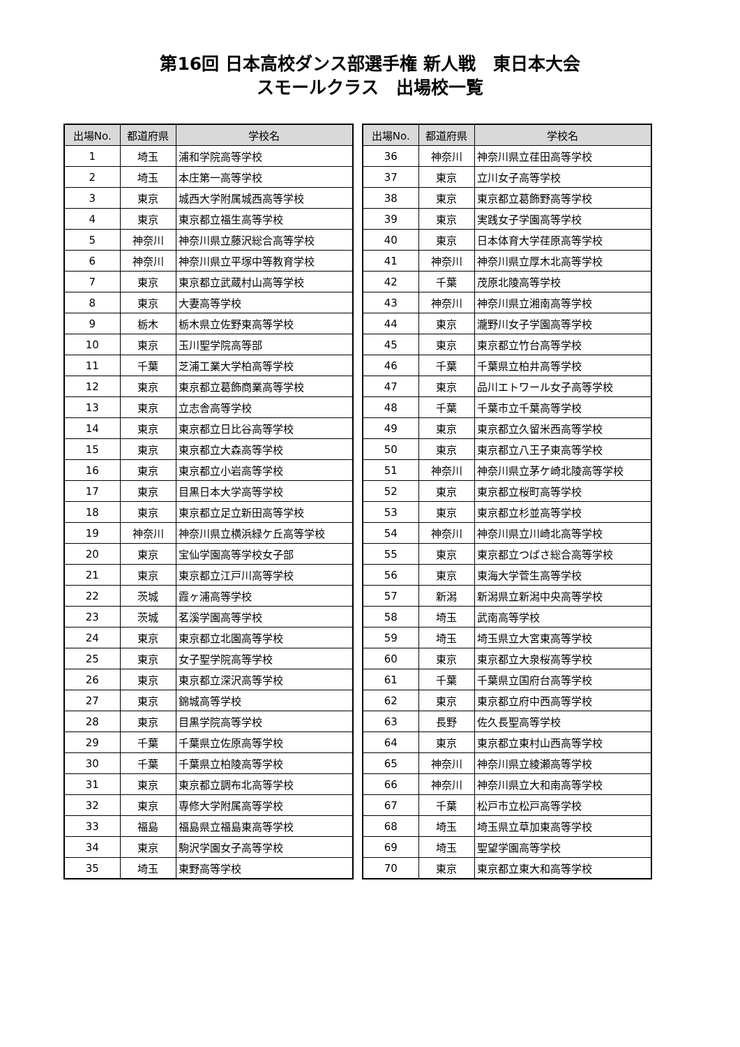第16回 日本高校ダンス部選手権 新人戦　東日本大会
スモールクラス　出場校一覧
| 出場No. | 都道府県 | 学校名 |
| --- | --- | --- |
| 1 | 埼玉 | 浦和学院高等学校 |
| 2 | 埼玉 | 本庄第一高等学校 |
| 3 | 東京 | 城西大学附属城西高等学校 |
| 4 | 東京 | 東京都立福生高等学校 |
| 5 | 神奈川 | 神奈川県立藤沢総合高等学校 |
| 6 | 神奈川 | 神奈川県立平塚中等教育学校 |
| 7 | 東京 | 東京都立武蔵村山高等学校 |
| 8 | 東京 | 大妻高等学校 |
| 9 | 栃木 | 栃木県立佐野東高等学校 |
| 10 | 東京 | 玉川聖学院高等部 |
| 11 | 千葉 | 芝浦工業大学柏高等学校 |
| 12 | 東京 | 東京都立葛飾商業高等学校 |
| 13 | 東京 | 立志舎高等学校 |
| 14 | 東京 | 東京都立日比谷高等学校 |
| 15 | 東京 | 東京都立大森高等学校 |
| 16 | 東京 | 東京都立小岩高等学校 |
| 17 | 東京 | 目黒日本大学高等学校 |
| 18 | 東京 | 東京都立足立新田高等学校 |
| 19 | 神奈川 | 神奈川県立横浜緑ケ丘高等学校 |
| 20 | 東京 | 宝仙学園高等学校女子部 |
| 21 | 東京 | 東京都立江戸川高等学校 |
| 22 | 茨城 | 霞ヶ浦高等学校 |
| 23 | 茨城 | 茗溪学園高等学校 |
| 24 | 東京 | 東京都立北園高等学校 |
| 25 | 東京 | 女子聖学院高等学校 |
| 26 | 東京 | 東京都立深沢高等学校 |
| 27 | 東京 | 錦城高等学校 |
| 28 | 東京 | 目黒学院高等学校 |
| 29 | 千葉 | 千葉県立佐原高等学校 |
| 30 | 千葉 | 千葉県立柏陵高等学校 |
| 31 | 東京 | 東京都立調布北高等学校 |
| 32 | 東京 | 専修大学附属高等学校 |
| 33 | 福島 | 福島県立福島東高等学校 |
| 34 | 東京 | 駒沢学園女子高等学校 |
| 35 | 埼玉 | 東野高等学校 |
| 出場No. | 都道府県 | 学校名 |
| --- | --- | --- |
| 36 | 神奈川 | 神奈川県立荏田高等学校 |
| 37 | 東京 | 立川女子高等学校 |
| 38 | 東京 | 東京都立葛飾野高等学校 |
| 39 | 東京 | 実践女子学園高等学校 |
| 40 | 東京 | 日本体育大学荏原高等学校 |
| 41 | 神奈川 | 神奈川県立厚木北高等学校 |
| 42 | 千葉 | 茂原北陵高等学校 |
| 43 | 神奈川 | 神奈川県立湘南高等学校 |
| 44 | 東京 | 瀧野川女子学園高等学校 |
| 45 | 東京 | 東京都立竹台高等学校 |
| 46 | 千葉 | 千葉県立柏井高等学校 |
| 47 | 東京 | 品川エトワール女子高等学校 |
| 48 | 千葉 | 千葉市立千葉高等学校 |
| 49 | 東京 | 東京都立久留米西高等学校 |
| 50 | 東京 | 東京都立八王子東高等学校 |
| 51 | 神奈川 | 神奈川県立茅ケ崎北陵高等学校 |
| 52 | 東京 | 東京都立桜町高等学校 |
| 53 | 東京 | 東京都立杉並高等学校 |
| 54 | 神奈川 | 神奈川県立川崎北高等学校 |
| 55 | 東京 | 東京都立つばさ総合高等学校 |
| 56 | 東京 | 東海大学菅生高等学校 |
| 57 | 新潟 | 新潟県立新潟中央高等学校 |
| 58 | 埼玉 | 武南高等学校 |
| 59 | 埼玉 | 埼玉県立大宮東高等学校 |
| 60 | 東京 | 東京都立大泉桜高等学校 |
| 61 | 千葉 | 千葉県立国府台高等学校 |
| 62 | 東京 | 東京都立府中西高等学校 |
| 63 | 長野 | 佐久長聖高等学校 |
| 64 | 東京 | 東京都立東村山西高等学校 |
| 65 | 神奈川 | 神奈川県立綾瀬高等学校 |
| 66 | 神奈川 | 神奈川県立大和南高等学校 |
| 67 | 千葉 | 松戸市立松戸高等学校 |
| 68 | 埼玉 | 埼玉県立草加東高等学校 |
| 69 | 埼玉 | 聖望学園高等学校 |
| 70 | 東京 | 東京都立東大和高等学校 |